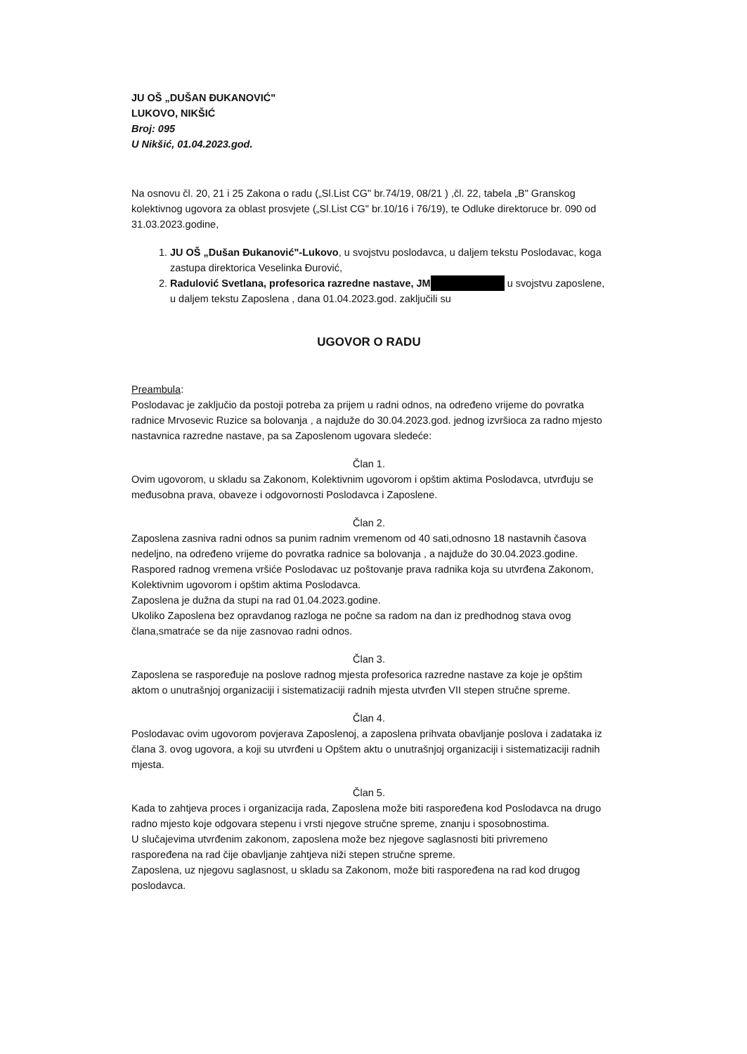JU OŠ „DUŠAN ĐUKANOVIĆ"
LUKOVO, NIKŠIĆ
Broj: 095
U Nikšić, 01.04.2023.god.
Na osnovu čl. 20, 21 i 25 Zakona o radu („Sl.List CG" br.74/19, 08/21 ) ,čl. 22, tabela „B" Granskog kolektivnog ugovora za oblast prosvjete („Sl.List CG" br.10/16 i 76/19), te Odluke direktoruce br. 090 od 31.03.2023.godine,
1. JU OŠ „Dušan Đukanović"-Lukovo, u svojstvu poslodavca, u daljem tekstu Poslodavac, koga zastupa direktorica Veselinka Đurović,
2. Radulović Svetlana, profesorica razredne nastave, JM u svojstvu zaposlene, u daljem tekstu Zaposlena , dana 01.04.2023.god. zaključili su
UGOVOR O RADU
Preambula:
Poslodavac je zaključio da postoji potreba za prijem u radni odnos, na određeno vrijeme do povratka radnice Mrvosevic Ruzice sa bolovanja , a najduže do 30.04.2023.god. jednog izvršioca za radno mjesto nastavnica razredne nastave, pa sa Zaposlenom ugovara sledeće:
Član 1.
Ovim ugovorom, u skladu sa Zakonom, Kolektivnim ugovorom i opštim aktima Poslodavca, utvrđuju se međusobna prava, obaveze i odgovornosti Poslodavca i Zaposlene.
Član 2.
Zaposlena zasniva radni odnos sa punim radnim vremenom od 40 sati,odnosno 18 nastavnih časova nedeljno, na određeno vrijeme do povratka radnice sa bolovanja , a najduže do 30.04.2023.godine.
Raspored radnog vremena vršiće Poslodavac uz poštovanje prava radnika koja su utvrđena Zakonom, Kolektivnim ugovorom i opštim aktima Poslodavca.
Zaposlena je dužna da stupi na rad 01.04.2023.godine.
Ukoliko Zaposlena bez opravdanog razloga ne počne sa radom na dan iz predhodnog stava ovog člana,smatraće se da nije zasnovao radni odnos.
Član 3.
Zaposlena se raspoređuje na poslove radnog mjesta profesorica razredne nastave za koje je opštim aktom o unutrašnjoj organizaciji i sistematizaciji radnih mjesta utvrđen VII stepen stručne spreme.
Član 4.
Poslodavac ovim ugovorom povjerava Zaposlenoj, a zaposlena prihvata obavljanje poslova i zadataka iz člana 3. ovog ugovora, a koji su utvrđeni u Opštem aktu o unutrašnjoj organizaciji i sistematizaciji radnih mjesta.
Član 5.
Kada to zahtjeva proces i organizacija rada, Zaposlena može biti raspoređena kod Poslodavca na drugo radno mjesto koje odgovara stepenu i vrsti njegove stručne spreme, znanju i sposobnostima.
U slučajevima utvrđenim zakonom, zaposlena može bez njegove saglasnosti biti privremeno raspoređena na rad čije obavljanje zahtjeva niži stepen stručne spreme.
Zaposlena, uz njegovu saglasnost, u skladu sa Zakonom, može biti raspoređena na rad kod drugog poslodavca.